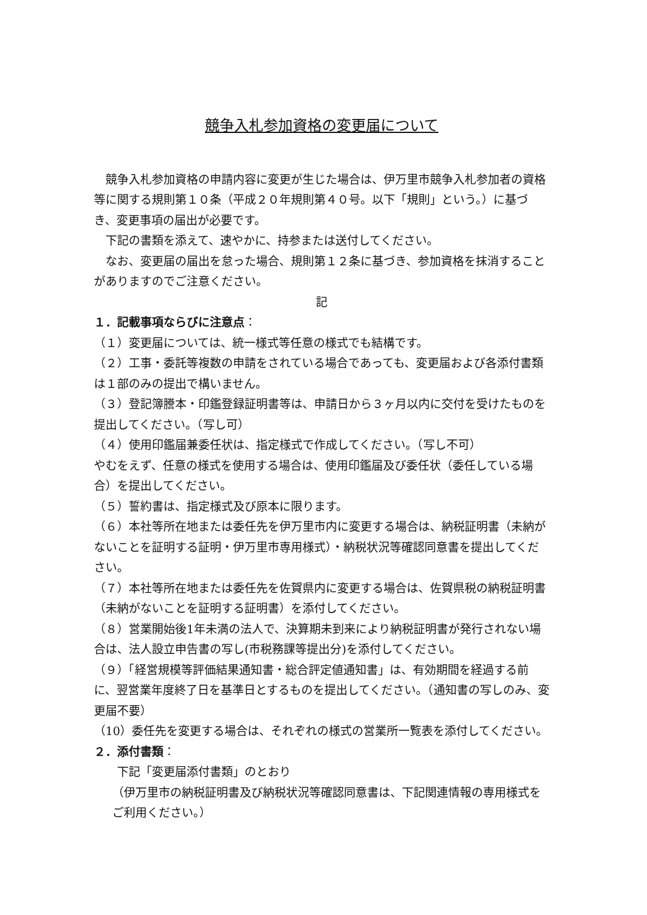競争入札参加資格の変更届について
競争入札参加資格の申請内容に変更が生じた場合は、伊万里市競争入札参加者の資格等に関する規則第１０条（平成２０年規則第４０号。以下「規則」という。）に基づき、変更事項の届出が必要です。
下記の書類を添えて、速やかに、持参または送付してください。
なお、変更届の届出を怠った場合、規則第１２条に基づき、参加資格を抹消することがありますのでご注意ください。
記
１．記載事項ならびに注意点：
（１）変更届については、統一様式等任意の様式でも結構です。
（２）工事・委託等複数の申請をされている場合であっても、変更届および各添付書類は１部のみの提出で構いません。
（３）登記簿謄本・印鑑登録証明書等は、申請日から３ヶ月以内に交付を受けたものを提出してください。（写し可）
（４）使用印鑑届兼委任状は、指定様式で作成してください。（写し不可）
やむをえず、任意の様式を使用する場合は、使用印鑑届及び委任状（委任している場合）を提出してください。
（５）誓約書は、指定様式及び原本に限ります。
（６）本社等所在地または委任先を伊万里市内に変更する場合は、納税証明書（未納がないことを証明する証明・伊万里市専用様式）・納税状況等確認同意書を提出してください。
（７）本社等所在地または委任先を佐賀県内に変更する場合は、佐賀県税の納税証明書（未納がないことを証明する証明書）を添付してください。
（８）営業開始後1年未満の法人で、決算期未到来により納税証明書が発行されない場合は、法人設立申告書の写し(市税務課等提出分)を添付してください。
（９）「経営規模等評価結果通知書・総合評定値通知書」は、有効期間を経過する前に、翌営業年度終了日を基準日とするものを提出してください。（通知書の写しのみ、変更届不要）
（10）委任先を変更する場合は、それぞれの様式の営業所一覧表を添付してください。
２．添付書類：
下記「変更届添付書類」のとおり
（伊万里市の納税証明書及び納税状況等確認同意書は、下記関連情報の専用様式をご利用ください。）